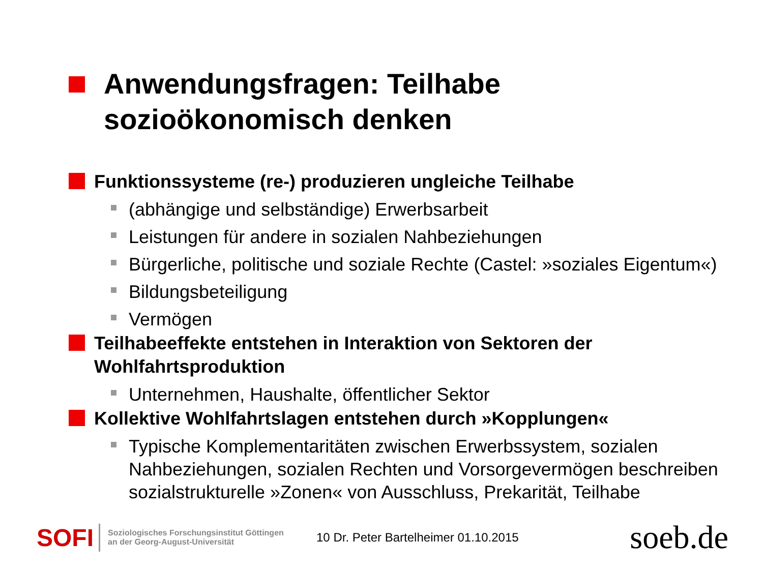Anwendungsfragen: Teilhabe
sozioökonomisch denken
Funktionssysteme (re-) produzieren ungleiche Teilhabe
(abhängige und selbständige) Erwerbsarbeit
Leistungen für andere in sozialen Nahbeziehungen
Bürgerliche, politische und soziale Rechte (Castel: »soziales Eigentum«)
Bildungsbeteiligung
Vermögen
Teilhabeeffekte entstehen in Interaktion von Sektoren der Wohlfahrtsproduktion
Unternehmen, Haushalte, öffentlicher Sektor
Kollektive Wohlfahrtslagen entstehen durch »Kopplungen«
Typische Komplementaritäten zwischen Erwerbssystem, sozialen Nahbeziehungen, sozialen Rechten und Vorsorgevermögen beschreiben sozialstrukturelle »Zonen« von Ausschluss, Prekarität, Teilhabe
SOFI
Soziologisches Forschungsinstitut Göttingen
an der Georg-August-Universität
10 Dr. Peter Bartelheimer 01.10.2015
soeb.de